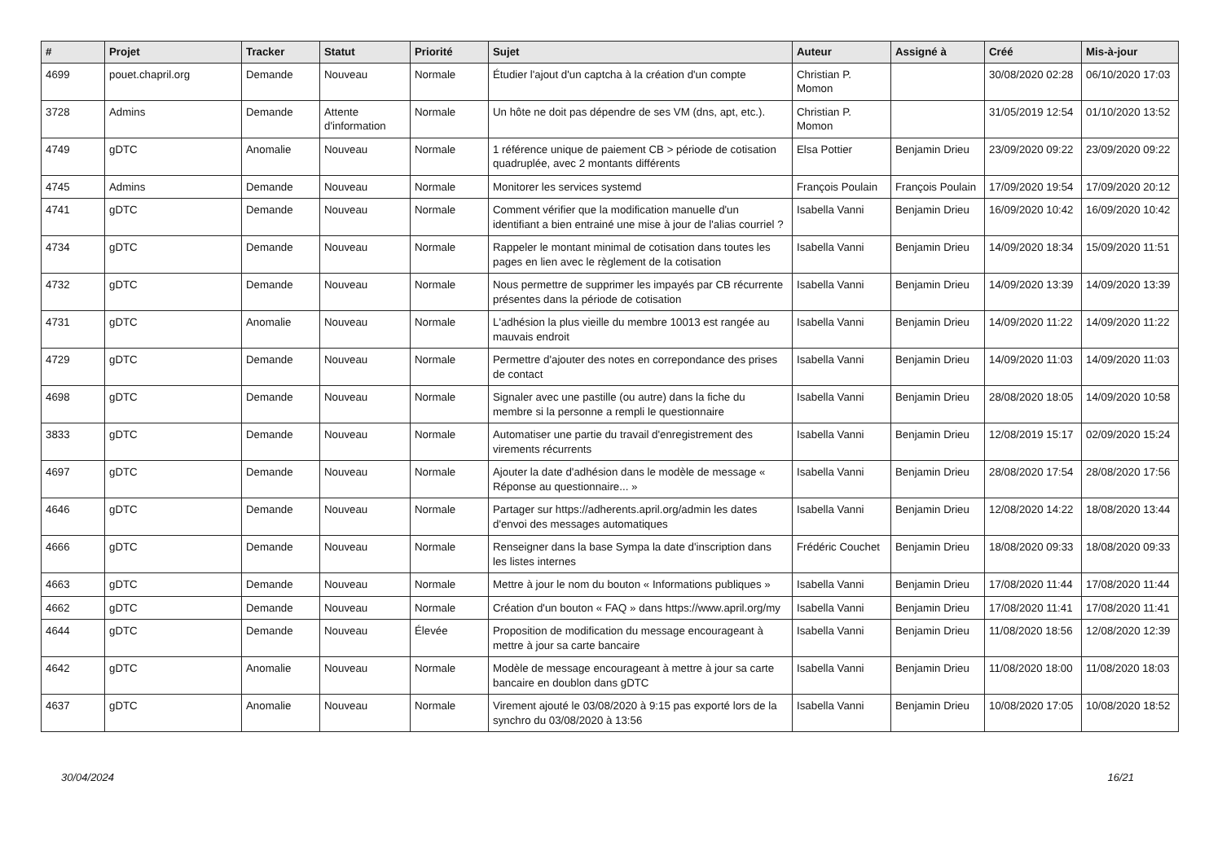| # | Projet | Tracker | Statut | Priorité | Sujet | Auteur | Assigné à | Créé | Mis-à-jour |
| --- | --- | --- | --- | --- | --- | --- | --- | --- | --- |
| 4699 | pouet.chapril.org | Demande | Nouveau | Normale | Étudier l'ajout d'un captcha à la création d'un compte | Christian P. Momon | | 30/08/2020 02:28 | 06/10/2020 17:03 |
| 3728 | Admins | Demande | Attente d'information | Normale | Un hôte ne doit pas dépendre de ses VM (dns, apt, etc.). | Christian P. Momon | | 31/05/2019 12:54 | 01/10/2020 13:52 |
| 4749 | gDTC | Anomalie | Nouveau | Normale | 1 référence unique de paiement CB > période de cotisation quadruplée, avec 2 montants différents | Elsa Pottier | Benjamin Drieu | 23/09/2020 09:22 | 23/09/2020 09:22 |
| 4745 | Admins | Demande | Nouveau | Normale | Monitorer les services systemd | François Poulain | François Poulain | 17/09/2020 19:54 | 17/09/2020 20:12 |
| 4741 | gDTC | Demande | Nouveau | Normale | Comment vérifier que la modification manuelle d'un identifiant a bien entrainé une mise à jour de l'alias courriel ? | Isabella Vanni | Benjamin Drieu | 16/09/2020 10:42 | 16/09/2020 10:42 |
| 4734 | gDTC | Demande | Nouveau | Normale | Rappeler le montant minimal de cotisation dans toutes les pages en lien avec le règlement de la cotisation | Isabella Vanni | Benjamin Drieu | 14/09/2020 18:34 | 15/09/2020 11:51 |
| 4732 | gDTC | Demande | Nouveau | Normale | Nous permettre de supprimer les impayés par CB récurrente présentes dans la période de cotisation | Isabella Vanni | Benjamin Drieu | 14/09/2020 13:39 | 14/09/2020 13:39 |
| 4731 | gDTC | Anomalie | Nouveau | Normale | L'adhésion la plus vieille du membre 10013 est rangée au mauvais endroit | Isabella Vanni | Benjamin Drieu | 14/09/2020 11:22 | 14/09/2020 11:22 |
| 4729 | gDTC | Demande | Nouveau | Normale | Permettre d'ajouter des notes en correpondance des prises de contact | Isabella Vanni | Benjamin Drieu | 14/09/2020 11:03 | 14/09/2020 11:03 |
| 4698 | gDTC | Demande | Nouveau | Normale | Signaler avec une pastille (ou autre) dans la fiche du membre si la personne a rempli le questionnaire | Isabella Vanni | Benjamin Drieu | 28/08/2020 18:05 | 14/09/2020 10:58 |
| 3833 | gDTC | Demande | Nouveau | Normale | Automatiser une partie du travail d'enregistrement des virements récurrents | Isabella Vanni | Benjamin Drieu | 12/08/2019 15:17 | 02/09/2020 15:24 |
| 4697 | gDTC | Demande | Nouveau | Normale | Ajouter la date d'adhésion dans le modèle de message « Réponse au questionnaire... » | Isabella Vanni | Benjamin Drieu | 28/08/2020 17:54 | 28/08/2020 17:56 |
| 4646 | gDTC | Demande | Nouveau | Normale | Partager sur https://adherents.april.org/admin les dates d'envoi des messages automatiques | Isabella Vanni | Benjamin Drieu | 12/08/2020 14:22 | 18/08/2020 13:44 |
| 4666 | gDTC | Demande | Nouveau | Normale | Renseigner dans la base Sympa la date d'inscription dans les listes internes | Frédéric Couchet | Benjamin Drieu | 18/08/2020 09:33 | 18/08/2020 09:33 |
| 4663 | gDTC | Demande | Nouveau | Normale | Mettre à jour le nom du bouton « Informations publiques » | Isabella Vanni | Benjamin Drieu | 17/08/2020 11:44 | 17/08/2020 11:44 |
| 4662 | gDTC | Demande | Nouveau | Normale | Création d'un bouton « FAQ » dans https://www.april.org/my | Isabella Vanni | Benjamin Drieu | 17/08/2020 11:41 | 17/08/2020 11:41 |
| 4644 | gDTC | Demande | Nouveau | Élevée | Proposition de modification du message encourageant à mettre à jour sa carte bancaire | Isabella Vanni | Benjamin Drieu | 11/08/2020 18:56 | 12/08/2020 12:39 |
| 4642 | gDTC | Anomalie | Nouveau | Normale | Modèle de message encourageant à mettre à jour sa carte bancaire en doublon dans gDTC | Isabella Vanni | Benjamin Drieu | 11/08/2020 18:00 | 11/08/2020 18:03 |
| 4637 | gDTC | Anomalie | Nouveau | Normale | Virement ajouté le 03/08/2020 à 9:15 pas exporté lors de la synchro du 03/08/2020 à 13:56 | Isabella Vanni | Benjamin Drieu | 10/08/2020 17:05 | 10/08/2020 18:52 |
30/04/2024 16/21